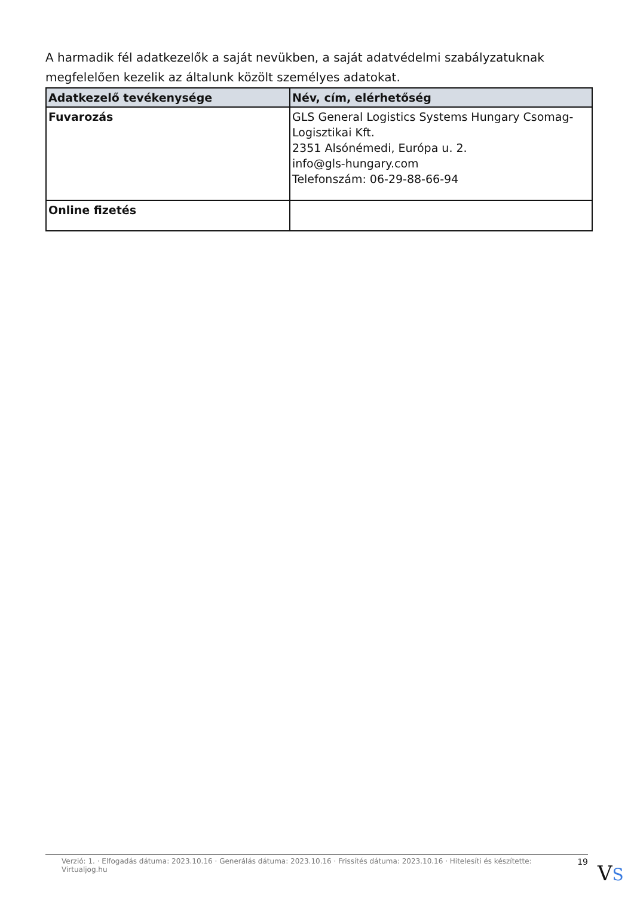A harmadik fél adatkezelők a saját nevükben, a saját adatvédelmi szabályzatuknak megfelelően kezelik az általunk közölt személyes adatokat.
| Adatkezelő tevékenysége | Név, cím, elérhetőség |
| --- | --- |
| Fuvarozás | GLS General Logistics Systems Hungary Csomag-Logisztikai Kft. 2351 Alsónémedi, Európa u. 2. info@gls-hungary.com Telefonszám: 06-29-88-66-94 |
| Online fizetés | |
Verzió: 1. · Elfogadás dátuma: 2023.10.16 · Generálás dátuma: 2023.10.16 · Frissítés dátuma: 2023.10.16 · Hitelesíti és készítette: Virtualjog.hu 19
VS